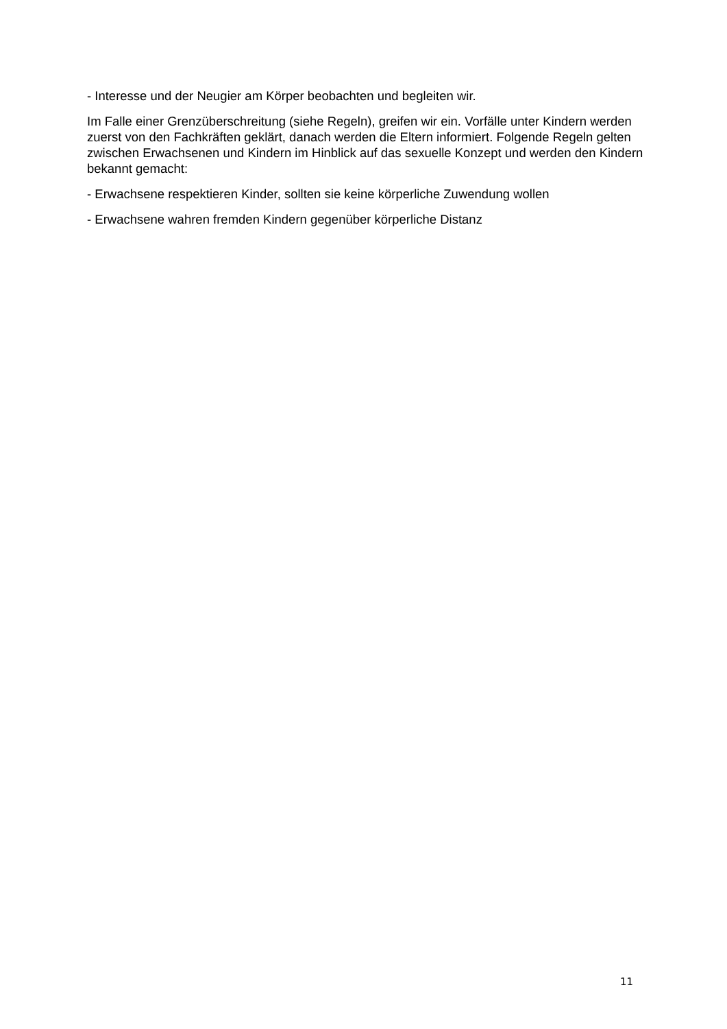- Interesse und der Neugier am Körper beobachten und begleiten wir.
Im Falle einer Grenzüberschreitung (siehe Regeln), greifen wir ein. Vorfälle unter Kindern werden zuerst von den Fachkräften geklärt, danach werden die Eltern informiert. Folgende Regeln gelten zwischen Erwachsenen und Kindern im Hinblick auf das sexuelle Konzept und werden den Kindern bekannt gemacht:
- Erwachsene respektieren Kinder, sollten sie keine körperliche Zuwendung wollen
- Erwachsene wahren fremden Kindern gegenüber körperliche Distanz
11